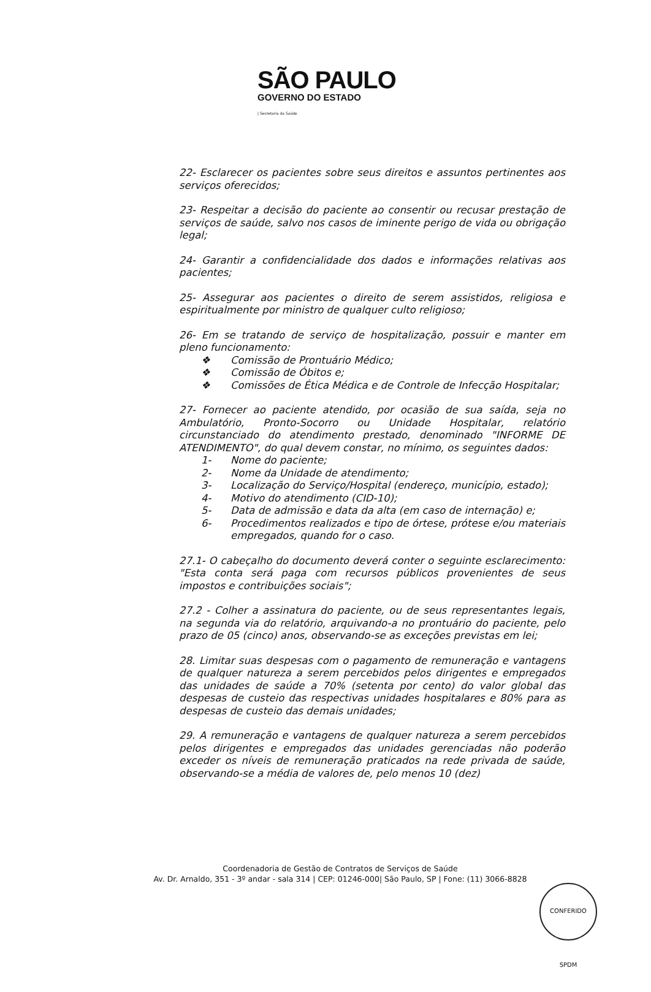SÃO PAULO
GOVERNO DO ESTADO
| Secretaria da Saúde
22- Esclarecer os pacientes sobre seus direitos e assuntos pertinentes aos serviços oferecidos;
23- Respeitar a decisão do paciente ao consentir ou recusar prestação de serviços de saúde, salvo nos casos de iminente perigo de vida ou obrigação legal;
24- Garantir a confidencialidade dos dados e informações relativas aos pacientes;
25- Assegurar aos pacientes o direito de serem assistidos, religiosa e espiritualmente por ministro de qualquer culto religioso;
26- Em se tratando de serviço de hospitalização, possuir e manter em pleno funcionamento:
❖ Comissão de Prontuário Médico;
❖ Comissão de Óbitos e;
❖ Comissões de Ética Médica e de Controle de Infecção Hospitalar;
27- Fornecer ao paciente atendido, por ocasião de sua saída, seja no Ambulatório, Pronto-Socorro ou Unidade Hospitalar, relatório circunstanciado do atendimento prestado, denominado "INFORME DE ATENDIMENTO", do qual devem constar, no mínimo, os seguintes dados:
1- Nome do paciente;
2- Nome da Unidade de atendimento;
3- Localização do Serviço/Hospital (endereço, município, estado);
4- Motivo do atendimento (CID-10);
5- Data de admissão e data da alta (em caso de internação) e;
6- Procedimentos realizados e tipo de órtese, prótese e/ou materiais empregados, quando for o caso.
27.1- O cabeçalho do documento deverá conter o seguinte esclarecimento: "Esta conta será paga com recursos públicos provenientes de seus impostos e contribuições sociais";
27.2 - Colher a assinatura do paciente, ou de seus representantes legais, na segunda via do relatório, arquivando-a no prontuário do paciente, pelo prazo de 05 (cinco) anos, observando-se as exceções previstas em lei;
28. Limitar suas despesas com o pagamento de remuneração e vantagens de qualquer natureza a serem percebidos pelos dirigentes e empregados das unidades de saúde a 70% (setenta por cento) do valor global das despesas de custeio das respectivas unidades hospitalares e 80% para as despesas de custeio das demais unidades;
29. A remuneração e vantagens de qualquer natureza a serem percebidos pelos dirigentes e empregados das unidades gerenciadas não poderão exceder os níveis de remuneração praticados na rede privada de saúde, observando-se a média de valores de, pelo menos 10 (dez)
Coordenadoria de Gestão de Contratos de Serviços de Saúde
Av. Dr. Arnaldo, 351 - 3º andar - sala 314 | CEP: 01246-000| São Paulo, SP | Fone: (11) 3066-8828
CONFERIDO SPDM